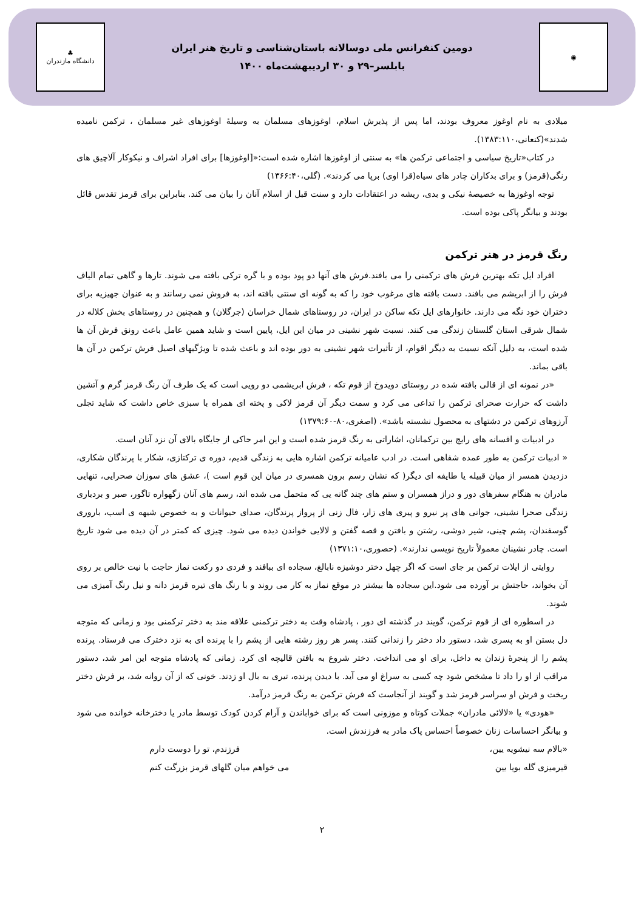◉
دومین کنفرانس ملی دوسالانه باستان‌شناسی و تاریخ هنر ایران
بابلسر–۲۹ و ۳۰ اردیبهشت‌ماه ۱۴۰۰
♣
دانشگاه مازندران
میلادی به نام اوغوز معروف بودند، اما پس از پذیرش اسلام، اوغوزهای مسلمان به وسیلهٔ اوغوزهای غیر مسلمان ، ترکمن نامیده شدند»(کنعانی،۱۳۸۳:۱۱۰).
در کتاب«تاریخ سیاسی و اجتماعی ترکمن ها» به سنتی از اوغوزها اشاره شده است:«[اوغوزها] برای افراد اشراف و نیکوکار آلاچیق های رنگی(قرمز) و برای بدکاران چادر های سیاه(قرا اوی) برپا می کردند». (گلی،۱۳۶۶:۴۰)
توجه اوغوزها به خصیصهٔ نیکی و بدی، ریشه در اعتقادات دارد و سنت قبل از اسلام آنان را بیان می کند. بنابراین برای قرمز تقدس قائل بودند و بیانگر پاکی بوده است.
رنگ قرمز در هنر ترکمن
افراد ایل تکه بهترین فرش های ترکمنی را می بافند.فرش های آنها دو پود بوده و با گره ترکی بافته می شوند. تارها و گاهی تمام الیاف فرش را از ابریشم می بافند. دست بافته های مرغوب خود را که به گونه ای سنتی بافته اند، به فروش نمی رسانند و به عنوان جهیزیه برای دختران خود نگه می دارند. خانوارهای ایل تکه ساکن در ایران، در روستاهای شمال خراسان (جرگلان) و همچنین در روستاهای بخش کلاله در شمال شرقی استان گلستان زندگی می کنند. نسبت شهر نشینی در میان این ایل، پایین است و شاید همین عامل باعث رونق فرش آن ها شده است، به دلیل آنکه نسبت به دیگر اقوام، از تأثیرات شهر نشینی به دور بوده اند و باعث شده تا ویژگیهای اصیل فرش ترکمن در آن ها باقی بماند.
«در نمونه ای از قالی بافته شده در روستای دویدوخ از قوم تکه ، فرش ابریشمی دو رویی است که یک طرف آن رنگ قرمز گرم و آتشین داشت که حرارت صحرای ترکمن را تداعی می کرد و سمت دیگر آن قرمز لاکی و پخته ای همراه با سبزی خاص داشت که شاید تجلی آرزوهای ترکمن در دشتهای به محصول نشسته باشد». (اصغری،۸۰-۱۳۷۹:۶۰)
در ادبیات و افسانه های رایج بین ترکمانان، اشاراتی به رنگ قرمز شده است و این امر حاکی از جایگاه بالای آن نزد آنان است.
« ادبیات ترکمن به طور عمده شفاهی است. در ادب عامیانه ترکمن اشاره هایی به زندگی قدیم، دوره ی ترکتازی، شکار با پرندگان شکاری، دزدیدن همسر از میان قبیله یا طایفه ای دیگر( که نشان رسم برون همسری در میان این قوم است )، عشق های سوزان صحرایی، تنهایی مادران به هنگام سفرهای دور و دراز همسران و ستم های چند گانه یی که متحمل می شده اند، رسم های آنان زگهواره تاگور، صبر و بردباری زندگی صحرا نشینی، جوانی های پر نیرو و پیری های زار، فال زنی از پرواز پرندگان، صدای حیوانات و به خصوص شیهه ی اسب، باروری گوسفندان، پشم چینی، شیر دوشی، رشتن و بافتن و قصه گفتن و لالایی خواندن دیده می شود. چیزی که کمتر در آن دیده می شود تاریخ است. چادر نشینان معمولاً تاریخ نویسی ندارند». (حصوری،۱۳۷۱:۱۰)
روایتی از ایلات ترکمن بر جای است که اگر چهل دختر دوشیزه نابالغ، سجاده ای ببافند و فردی دو رکعت نماز حاجت با نیت خالص بر روی آن بخواند، حاجتش بر آورده می شود.این سجاده ها بیشتر در موقع نماز به کار می روند و با رنگ های تیره قرمز دانه و نیل رنگ آمیزی می شوند.
در اسطوره ای از قوم ترکمن، گویند در گذشته ای دور ، پادشاه وقت به دختر ترکمنی علاقه مند به دختر ترکمنی بود و زمانی که متوجه دل بستن او به پسری شد، دستور داد دختر را زندانی کنند. پسر هر روز رشته هایی از پشم را با پرنده ای به نزد دخترک می فرستاد. پرنده پشم را از پنجرهٔ زندان به داخل، برای او می انداخت. دختر شروع به بافتن قالیچه ای کرد. زمانی که پادشاه متوجه این امر شد، دستور مراقب از او را داد تا مشخص شود چه کسی به سراغ او می آید. با دیدن پرنده، تیری به بال او زدند. خونی که از آن روانه شد، بر فرش دختر ریخت و فرش او سراسر قرمز شد و گویند از آنجاست که فرش ترکمن به رنگ قرمز درآمد.
«هودی» یا «لالائی مادران» جملات کوتاه و موزونی است که برای خواباندن و آرام کردن کودک توسط مادر یا دخترخانه خوانده می شود و بیانگر احساسات زنان خصوصاً احساس پاک مادر به فرزندش است.
«بالام سه نیشویه یین، فرزندم، تو را دوست دارم
قیرمیزی گله بویا یین می خواهم میان گلهای قرمز بزرگت کنم
۲